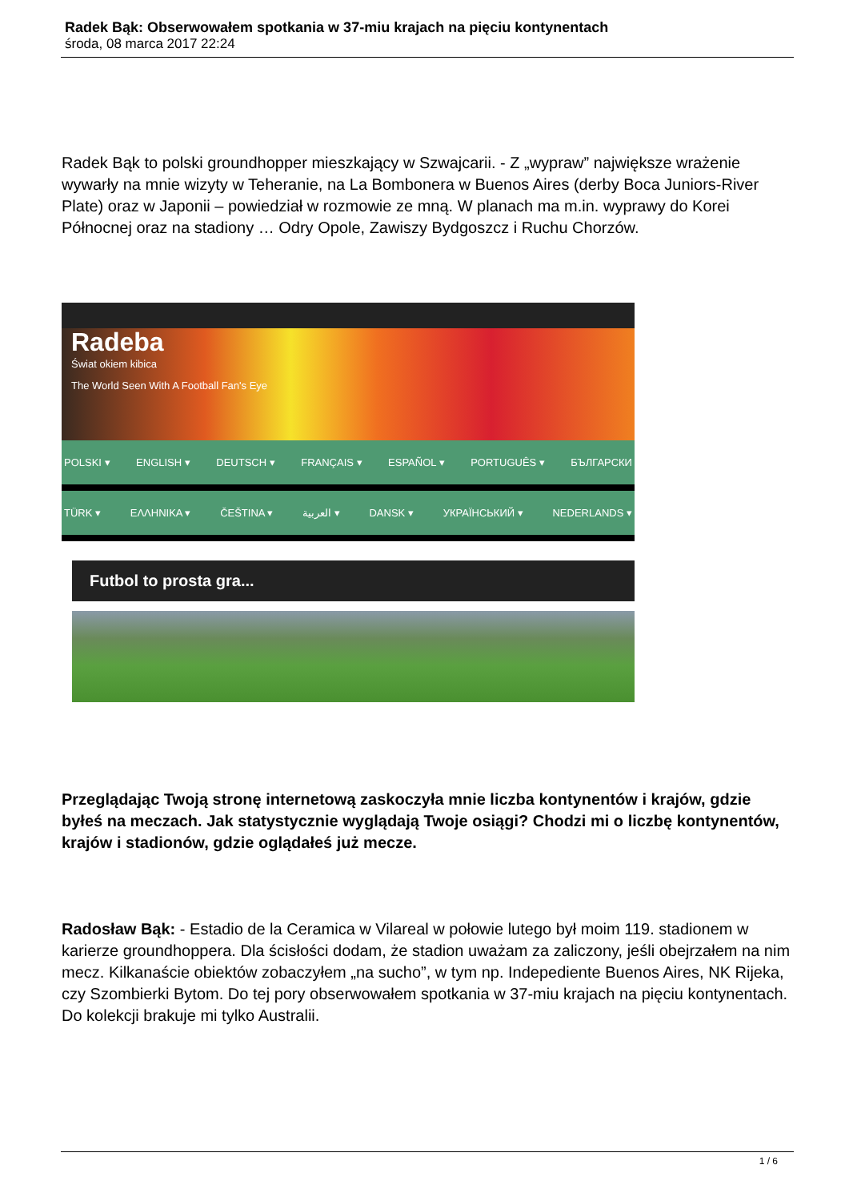Radek Bąk: Obserwowałem spotkania w 37-miu krajach na pięciu kontynentach
środa, 08 marca 2017 22:24
Radek Bąk to polski groundhopper mieszkający w Szwajcarii. - Z „wypraw” największe wrażenie wywarły na mnie wizyty w Teheranie, na La Bombonera w Buenos Aires (derby Boca Juniors-River Plate) oraz w Japonii – powiedział w rozmowie ze mną. W planach ma m.in. wyprawy do Korei Północnej oraz na stadiony … Odry Opole, Zawiszy Bydgoszcz i Ruchu Chorzów.
Radeba
Świat okiem kibica
The World Seen With A Football Fan's Eye
POLSKI ▾ ENGLISH ▾ DEUTSCH ▾ FRANÇAIS ▾ ESPAÑOL ▾ PORTUGUÊS ▾ БЪЛГАРСКИ
TÜRK ▾ ΕΛΛΗΝΙΚΑ ▾ ČEŠTINA ▾ العربية ▾ DANSK ▾ УКРАЇНСЬКИЙ ▾ NEDERLANDS ▾
Futbol to prosta gra...
Przeglądając Twoją stronę internetową zaskoczyła mnie liczba kontynentów i krajów, gdzie byłeś na meczach. Jak statystycznie wyglądają Twoje osiągi? Chodzi mi o liczbę kontynentów, krajów i stadionów, gdzie oglądałeś już mecze.
Radosław Bąk: - Estadio de la Ceramica w Vilareal w połowie lutego był moim 119. stadionem w karierze groundhoppera. Dla ścisłości dodam, że stadion uważam za zaliczony, jeśli obejrzałem na nim mecz. Kilkanaście obiektów zobaczyłem „na sucho”, w tym np. Indepediente Buenos Aires, NK Rijeka, czy Szombierki Bytom. Do tej pory obserwowałem spotkania w 37-miu krajach na pięciu kontynentach. Do kolekcji brakuje mi tylko Australii.
1 / 6